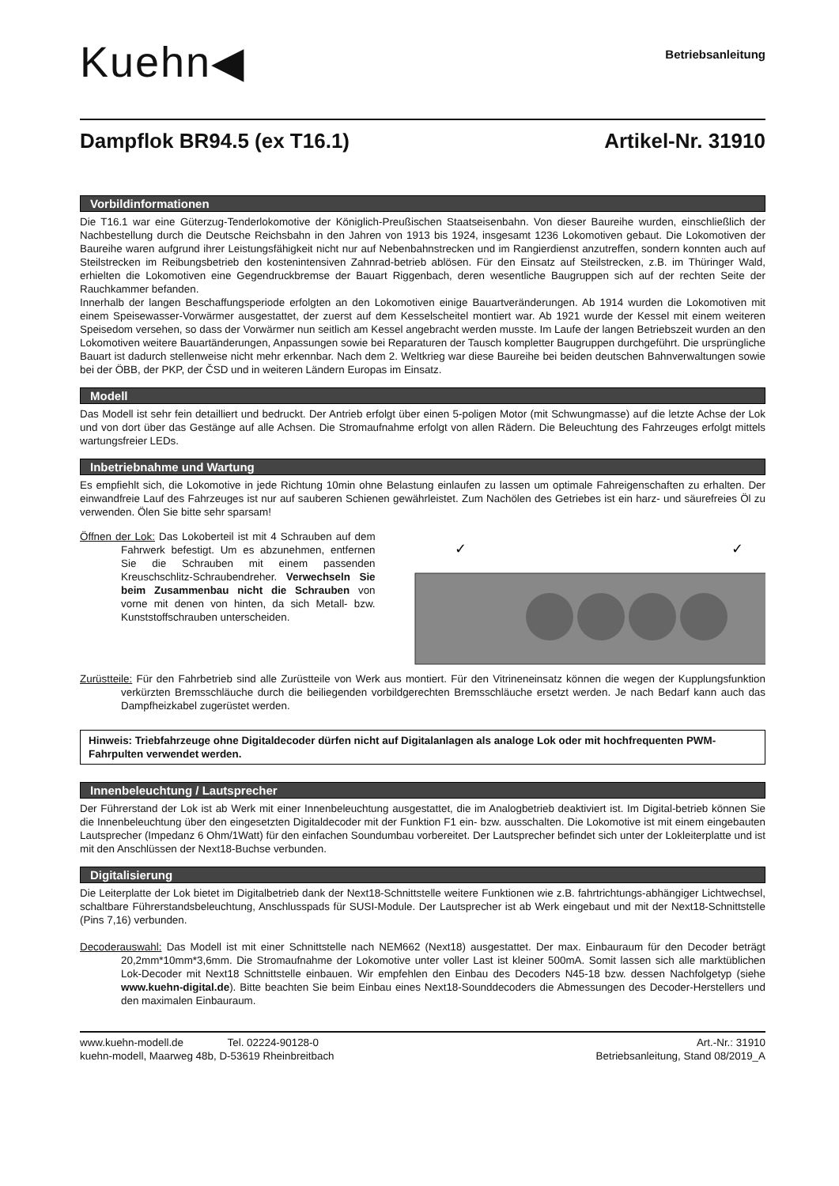Kuehn◀
Betriebsanleitung
Dampflok BR94.5 (ex T16.1) Artikel-Nr. 31910
Vorbildinformationen
Die T16.1 war eine Güterzug-Tenderlokomotive der Königlich-Preußischen Staatseisenbahn. Von dieser Baureihe wurden, einschließlich der Nachbestellung durch die Deutsche Reichsbahn in den Jahren von 1913 bis 1924, insgesamt 1236 Lokomotiven gebaut. Die Lokomotiven der Baureihe waren aufgrund ihrer Leistungsfähigkeit nicht nur auf Nebenbahnstrecken und im Rangierdienst anzutreffen, sondern konnten auch auf Steilstrecken im Reibungsbetrieb den kostenintensiven Zahnrad-betrieb ablösen. Für den Einsatz auf Steilstrecken, z.B. im Thüringer Wald, erhielten die Lokomotiven eine Gegendruckbremse der Bauart Riggenbach, deren wesentliche Baugruppen sich auf der rechten Seite der Rauchkammer befanden.
Innerhalb der langen Beschaffungsperiode erfolgten an den Lokomotiven einige Bauartveränderungen. Ab 1914 wurden die Lokomotiven mit einem Speisewasser-Vorwärmer ausgestattet, der zuerst auf dem Kesselscheitel montiert war. Ab 1921 wurde der Kessel mit einem weiteren Speisedom versehen, so dass der Vorwärmer nun seitlich am Kessel angebracht werden musste. Im Laufe der langen Betriebszeit wurden an den Lokomotiven weitere Bauartänderungen, Anpassungen sowie bei Reparaturen der Tausch kompletter Baugruppen durchgeführt. Die ursprüngliche Bauart ist dadurch stellenweise nicht mehr erkennbar. Nach dem 2. Weltkrieg war diese Baureihe bei beiden deutschen Bahnverwaltungen sowie bei der ÖBB, der PKP, der ČSD und in weiteren Ländern Europas im Einsatz.
Modell
Das Modell ist sehr fein detailliert und bedruckt. Der Antrieb erfolgt über einen 5-poligen Motor (mit Schwungmasse) auf die letzte Achse der Lok und von dort über das Gestänge auf alle Achsen. Die Stromaufnahme erfolgt von allen Rädern. Die Beleuchtung des Fahrzeuges erfolgt mittels wartungsfreier LEDs.
Inbetriebnahme und Wartung
Es empfiehlt sich, die Lokomotive in jede Richtung 10min ohne Belastung einlaufen zu lassen um optimale Fahreigenschaften zu erhalten. Der einwandfreie Lauf des Fahrzeuges ist nur auf sauberen Schienen gewährleistet. Zum Nachölen des Getriebes ist ein harz- und säurefreies Öl zu verwenden. Ölen Sie bitte sehr sparsam!
Öffnen der Lok: Das Lokoberteil ist mit 4 Schrauben auf dem Fahrwerk befestigt. Um es abzunehmen, entfernen Sie die Schrauben mit einem passenden Kreuschschlitz-Schraubendreher. Verwechseln Sie beim Zusammenbau nicht die Schrauben von vorne mit denen von hinten, da sich Metall- bzw. Kunststoffschrauben unterscheiden.
✓
✓
Zurüstteile: Für den Fahrbetrieb sind alle Zurüstteile von Werk aus montiert. Für den Vitrineneinsatz können die wegen der Kupplungsfunktion verkürzten Bremsschläuche durch die beiliegenden vorbildgerechten Bremsschläuche ersetzt werden. Je nach Bedarf kann auch das Dampfheizkabel zugerüstet werden.
Hinweis: Triebfahrzeuge ohne Digitaldecoder dürfen nicht auf Digitalanlagen als analoge Lok oder mit hochfrequenten PWM-Fahrpulten verwendet werden.
Innenbeleuchtung / Lautsprecher
Der Führerstand der Lok ist ab Werk mit einer Innenbeleuchtung ausgestattet, die im Analogbetrieb deaktiviert ist. Im Digital-betrieb können Sie die Innenbeleuchtung über den eingesetzten Digitaldecoder mit der Funktion F1 ein- bzw. ausschalten. Die Lokomotive ist mit einem eingebauten Lautsprecher (Impedanz 6 Ohm/1Watt) für den einfachen Soundumbau vorbereitet. Der Lautsprecher befindet sich unter der Lokleiterplatte und ist mit den Anschlüssen der Next18-Buchse verbunden.
Digitalisierung
Die Leiterplatte der Lok bietet im Digitalbetrieb dank der Next18-Schnittstelle weitere Funktionen wie z.B. fahrtrichtungs-abhängiger Lichtwechsel, schaltbare Führerstandsbeleuchtung, Anschlusspads für SUSI-Module. Der Lautsprecher ist ab Werk eingebaut und mit der Next18-Schnittstelle (Pins 7,16) verbunden.
Decoderauswahl: Das Modell ist mit einer Schnittstelle nach NEM662 (Next18) ausgestattet. Der max. Einbauraum für den Decoder beträgt 20,2mm*10mm*3,6mm. Die Stromaufnahme der Lokomotive unter voller Last ist kleiner 500mA. Somit lassen sich alle marktüblichen Lok-Decoder mit Next18 Schnittstelle einbauen. Wir empfehlen den Einbau des Decoders N45-18 bzw. dessen Nachfolgetyp (siehe www.kuehn-digital.de). Bitte beachten Sie beim Einbau eines Next18-Sounddecoders die Abmessungen des Decoder-Herstellers und den maximalen Einbauraum.
www.kuehn-modell.de Tel. 02224-90128-0
kuehn-modell, Maarweg 48b, D-53619 Rheinbreitbach
Art.-Nr.: 31910
Betriebsanleitung, Stand 08/2019_A